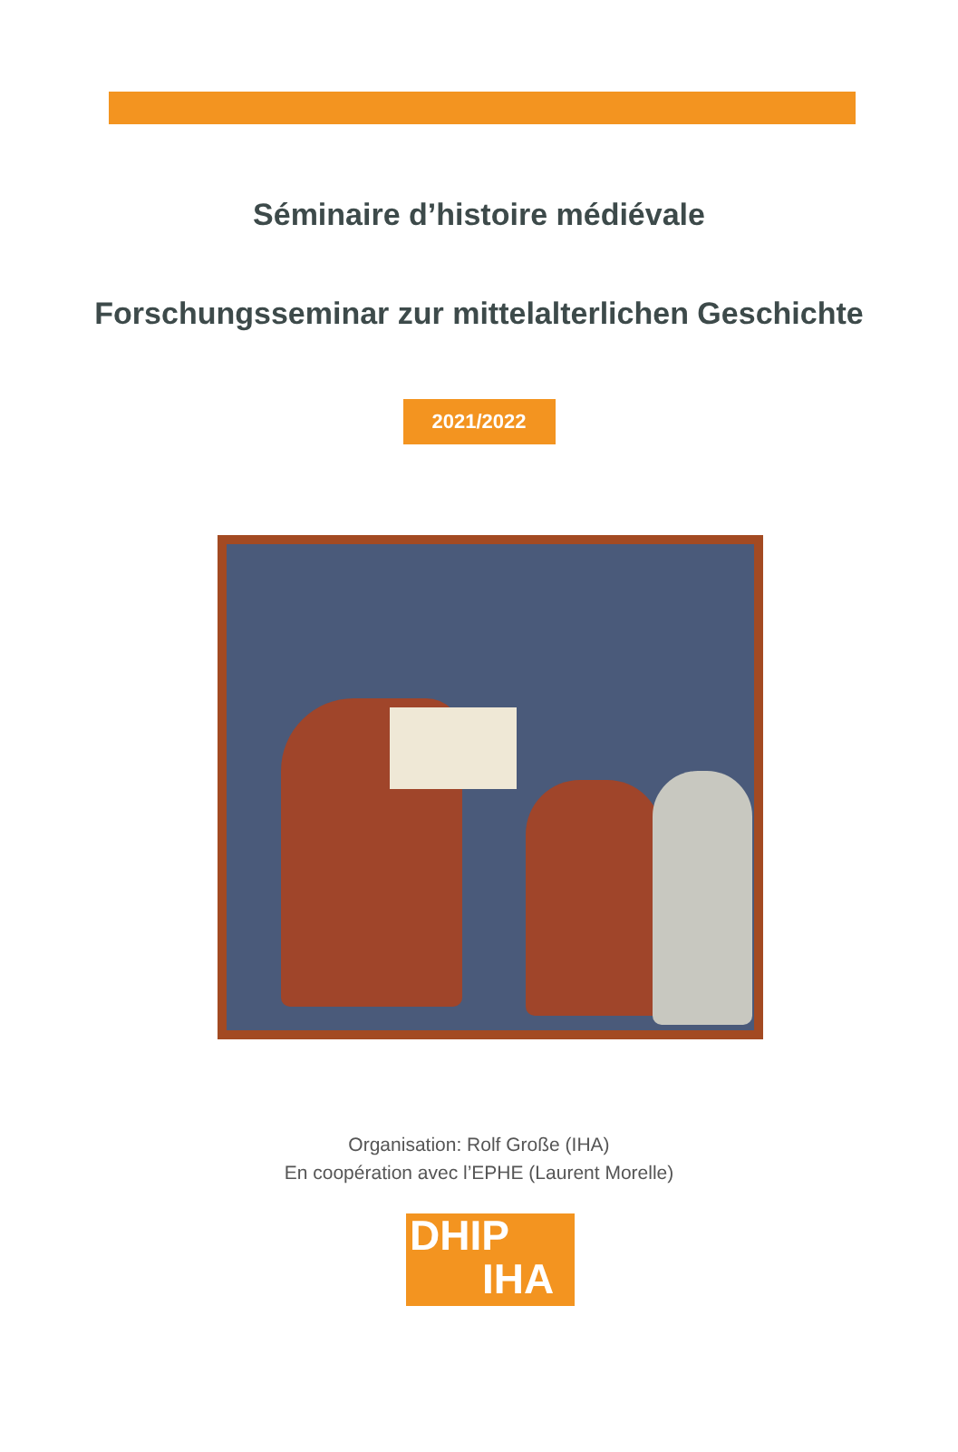Séminaire d’histoire médiévale
Forschungsseminar zur mittelalterlichen Geschichte
2021/2022
Organisation: Rolf Große (IHA)
En coopération avec l’EPHE (Laurent Morelle)
DHIP
IHA